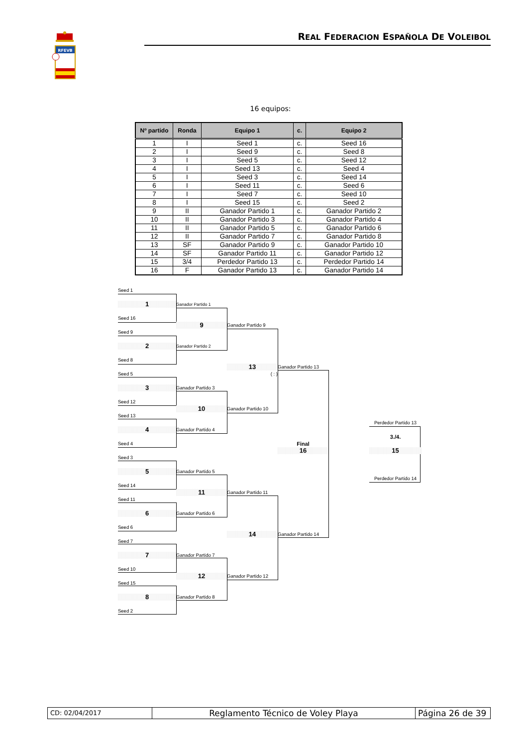RFEVB
REAL FEDERACION ESPAÑOLA DE VOLEIBOL
16 equipos:
| Nº partido | Ronda | Equipo 1 | c. | Equipo 2 |
| --- | --- | --- | --- | --- |
| 1 | I | Seed 1 | c. | Seed 16 |
| 2 | I | Seed 9 | c. | Seed 8 |
| 3 | I | Seed 5 | c. | Seed 12 |
| 4 | I | Seed 13 | c. | Seed 4 |
| 5 | I | Seed 3 | c. | Seed 14 |
| 6 | I | Seed 11 | c. | Seed 6 |
| 7 | I | Seed 7 | c. | Seed 10 |
| 8 | I | Seed 15 | c. | Seed 2 |
| 9 | II | Ganador Partido 1 | c. | Ganador Partido 2 |
| 10 | II | Ganador Partido 3 | c. | Ganador Partido 4 |
| 11 | II | Ganador Partido 5 | c. | Ganador Partido 6 |
| 12 | II | Ganador Partido 7 | c. | Ganador Partido 8 |
| 13 | SF | Ganador Partido 9 | c. | Ganador Partido 10 |
| 14 | SF | Ganador Partido 11 | c. | Ganador Partido 12 |
| 15 | 3/4 | Perdedor Partido 13 | c. | Perdedor Partido 14 |
| 16 | F | Ganador Partido 13 | c. | Ganador Partido 14 |
Seed 1
1
Ganador Partido 1
Seed 16
9
Ganador Partido 9
Seed 9
2
Ganador Partido 2
Seed 8
13
Ganador Partido 13
Seed 5
( : )
3
Ganador Partido 3
Seed 12
10
Ganador Partido 10
Seed 13
Perdedor Partido 13
4
Ganador Partido 4
3./4.
Seed 4
Final
16
15
Seed 3
5
Ganador Partido 5
Perdedor Partido 14
Seed 14
11
Ganador Partido 11
Seed 11
6
Ganador Partido 6
Seed 6
14
Ganador Partido 14
Seed 7
7
Ganador Partido 7
Seed 10
12
Ganador Partido 12
Seed 15
8
Ganador Partido 8
Seed 2
CD: 02/04/2017
Reglamento Técnico de Voley Playa Página 26 de 39